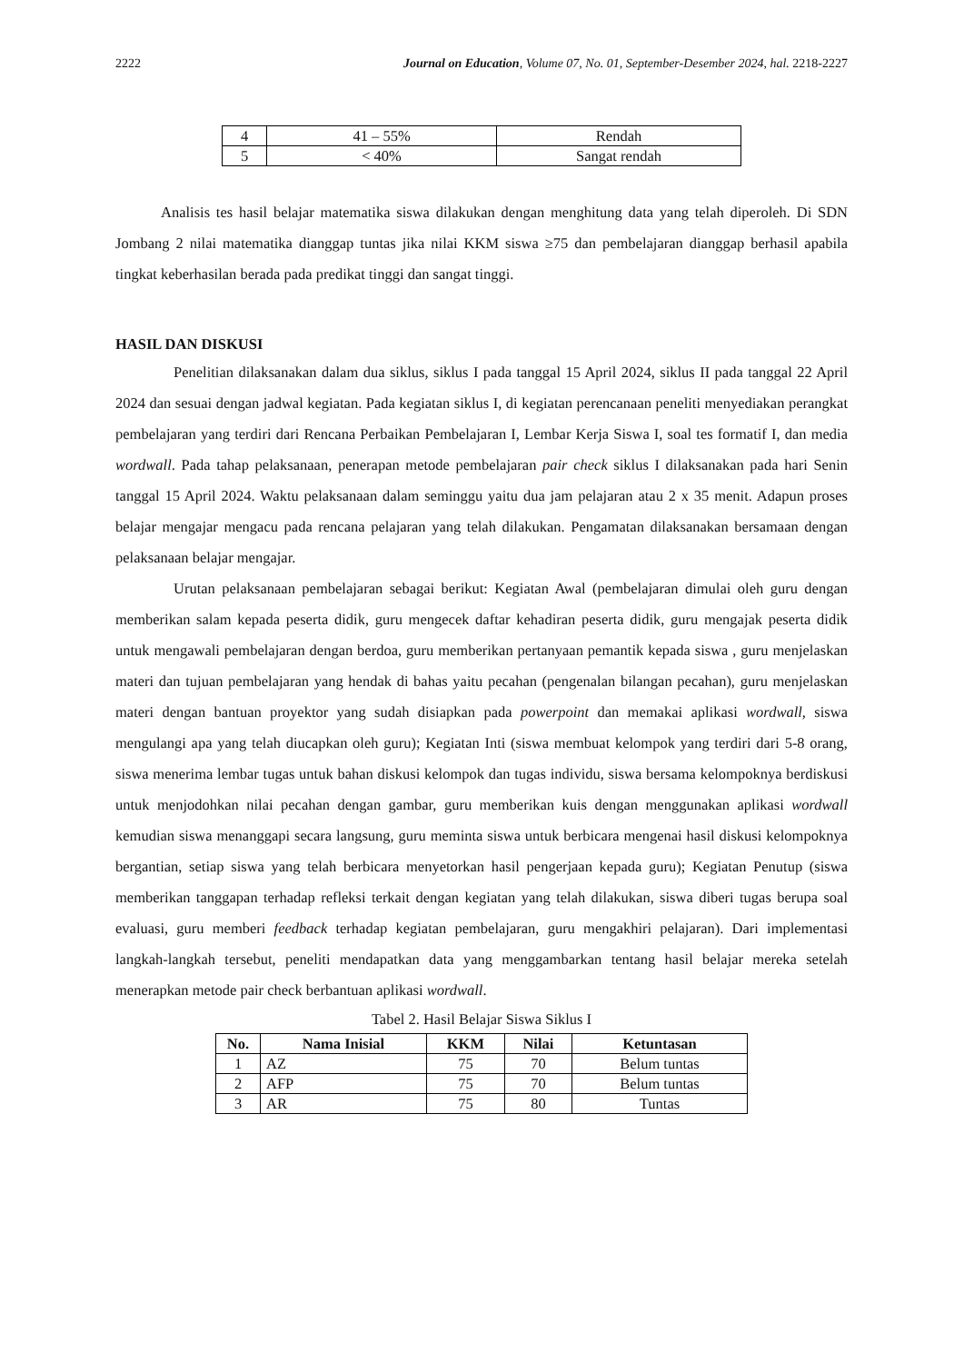2222 Journal on Education, Volume 07, No. 01, September-Desember 2024, hal. 2218-2227
| 4 | 41 – 55% | Rendah |
| 5 | < 40% | Sangat rendah |
Analisis tes hasil belajar matematika siswa dilakukan dengan menghitung data yang telah diperoleh. Di SDN Jombang 2 nilai matematika dianggap tuntas jika nilai KKM siswa ≥75 dan pembelajaran dianggap berhasil apabila tingkat keberhasilan berada pada predikat tinggi dan sangat tinggi.
HASIL DAN DISKUSI
Penelitian dilaksanakan dalam dua siklus, siklus I pada tanggal 15 April 2024, siklus II pada tanggal 22 April 2024 dan sesuai dengan jadwal kegiatan. Pada kegiatan siklus I, di kegiatan perencanaan peneliti menyediakan perangkat pembelajaran yang terdiri dari Rencana Perbaikan Pembelajaran I, Lembar Kerja Siswa I, soal tes formatif I, dan media wordwall. Pada tahap pelaksanaan, penerapan metode pembelajaran pair check siklus I dilaksanakan pada hari Senin tanggal 15 April 2024. Waktu pelaksanaan dalam seminggu yaitu dua jam pelajaran atau 2 x 35 menit. Adapun proses belajar mengajar mengacu pada rencana pelajaran yang telah dilakukan. Pengamatan dilaksanakan bersamaan dengan pelaksanaan belajar mengajar.
Urutan pelaksanaan pembelajaran sebagai berikut: Kegiatan Awal (pembelajaran dimulai oleh guru dengan memberikan salam kepada peserta didik, guru mengecek daftar kehadiran peserta didik, guru mengajak peserta didik untuk mengawali pembelajaran dengan berdoa, guru memberikan pertanyaan pemantik kepada siswa , guru menjelaskan materi dan tujuan pembelajaran yang hendak di bahas yaitu pecahan (pengenalan bilangan pecahan), guru menjelaskan materi dengan bantuan proyektor yang sudah disiapkan pada powerpoint dan memakai aplikasi wordwall, siswa mengulangi apa yang telah diucapkan oleh guru); Kegiatan Inti (siswa membuat kelompok yang terdiri dari 5-8 orang, siswa menerima lembar tugas untuk bahan diskusi kelompok dan tugas individu, siswa bersama kelompoknya berdiskusi untuk menjodohkan nilai pecahan dengan gambar, guru memberikan kuis dengan menggunakan aplikasi wordwall kemudian siswa menanggapi secara langsung, guru meminta siswa untuk berbicara mengenai hasil diskusi kelompoknya bergantian, setiap siswa yang telah berbicara menyetorkan hasil pengerjaan kepada guru); Kegiatan Penutup (siswa memberikan tanggapan terhadap refleksi terkait dengan kegiatan yang telah dilakukan, siswa diberi tugas berupa soal evaluasi, guru memberi feedback terhadap kegiatan pembelajaran, guru mengakhiri pelajaran). Dari implementasi langkah-langkah tersebut, peneliti mendapatkan data yang menggambarkan tentang hasil belajar mereka setelah menerapkan metode pair check berbantuan aplikasi wordwall.
Tabel 2. Hasil Belajar Siswa Siklus I
| No. | Nama Inisial | KKM | Nilai | Ketuntasan |
| --- | --- | --- | --- | --- |
| 1 | AZ | 75 | 70 | Belum tuntas |
| 2 | AFP | 75 | 70 | Belum tuntas |
| 3 | AR | 75 | 80 | Tuntas |